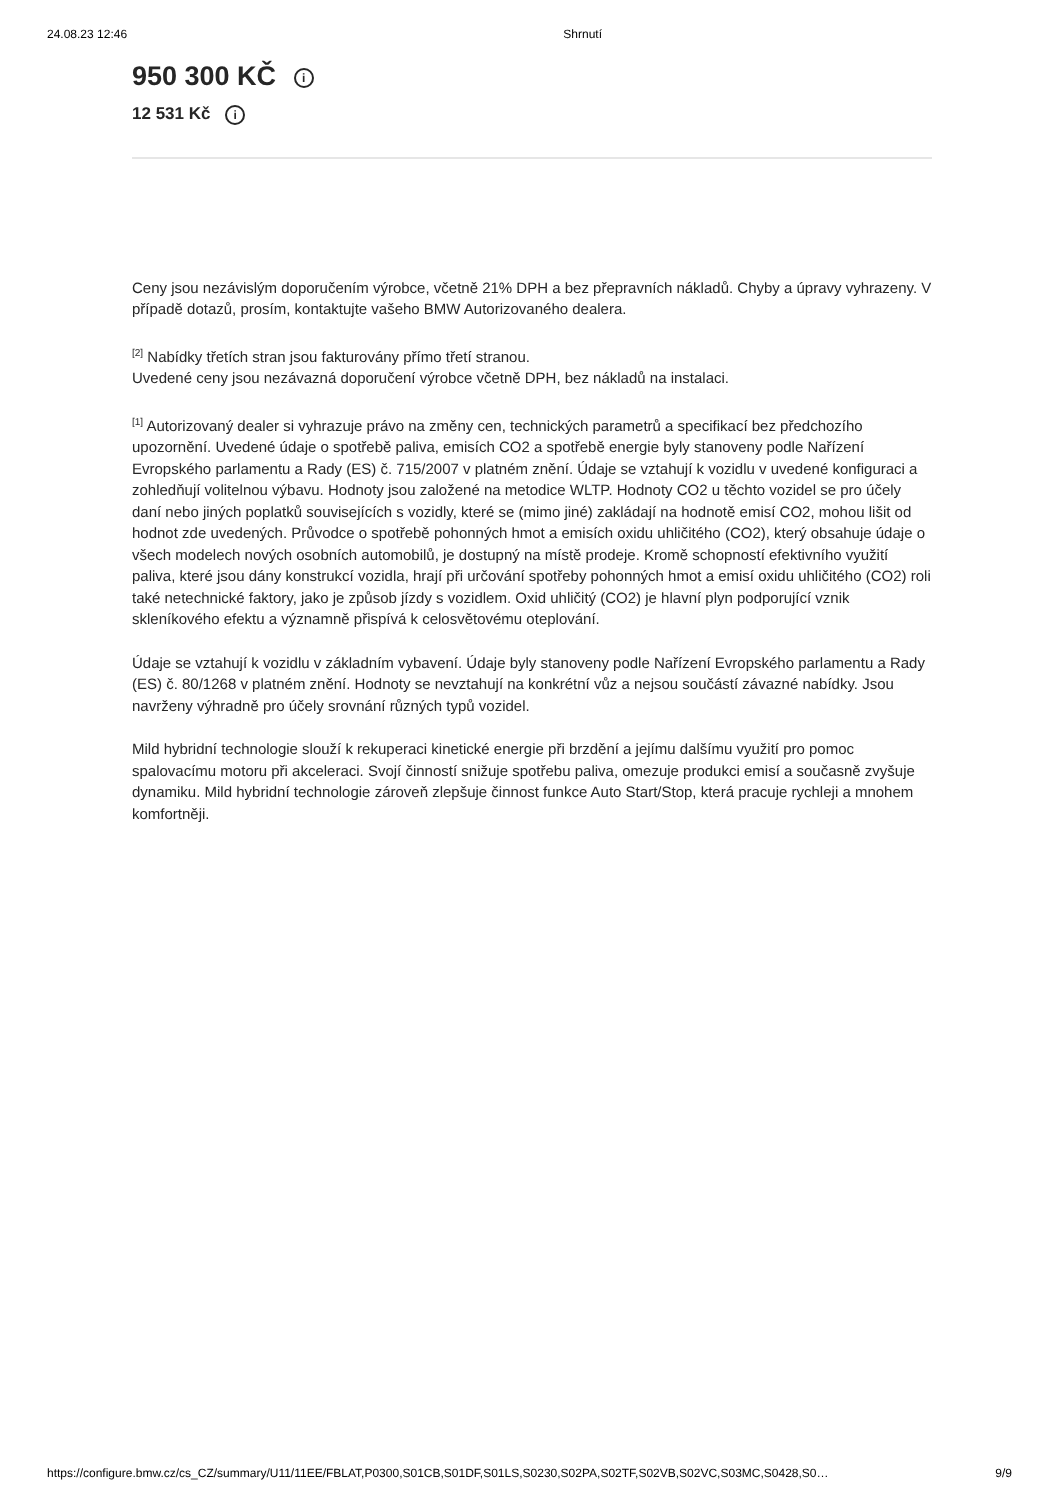24.08.23 12:46 Shrnutí
950 300 KČ i
12 531 Kč i
Ceny jsou nezávislým doporučením výrobce, včetně 21% DPH a bez přepravních nákladů. Chyby a úpravy vyhrazeny. V případě dotazů, prosím, kontaktujte vašeho BMW Autorizovaného dealera.
<sup>[2]</sup> Nabídky třetích stran jsou fakturovány přímo třetí stranou.
Uvedené ceny jsou nezávazná doporučení výrobce včetně DPH, bez nákladů na instalaci.
<sup>[1]</sup> Autorizovaný dealer si vyhrazuje právo na změny cen, technických parametrů a specifikací bez předchozího upozornění. Uvedené údaje o spotřebě paliva, emisích CO2 a spotřebě energie byly stanoveny podle Nařízení Evropského parlamentu a Rady (ES) č. 715/2007 v platném znění. Údaje se vztahují k vozidlu v uvedené konfiguraci a zohledňují volitelnou výbavu. Hodnoty jsou založené na metodice WLTP. Hodnoty CO2 u těchto vozidel se pro účely daní nebo jiných poplatků souvisejících s vozidly, které se (mimo jiné) zakládají na hodnotě emisí CO2, mohou lišit od hodnot zde uvedených. Průvodce o spotřebě pohonných hmot a emisích oxidu uhličitého (CO2), který obsahuje údaje o všech modelech nových osobních automobilů, je dostupný na místě prodeje. Kromě schopností efektivního využití paliva, které jsou dány konstrukcí vozidla, hrají při určování spotřeby pohonných hmot a emisí oxidu uhličitého (CO2) roli také netechnické faktory, jako je způsob jízdy s vozidlem. Oxid uhličitý (CO2) je hlavní plyn podporující vznik skleníkového efektu a významně přispívá k celosvětovému oteplování.
Údaje se vztahují k vozidlu v základním vybavení. Údaje byly stanoveny podle Nařízení Evropského parlamentu a Rady (ES) č. 80/1268 v platném znění. Hodnoty se nevztahují na konkrétní vůz a nejsou součástí závazné nabídky. Jsou navrženy výhradně pro účely srovnání různých typů vozidel.
Mild hybridní technologie slouží k rekuperaci kinetické energie při brzdění a jejímu dalšímu využití pro pomoc spalovacímu motoru při akceleraci. Svojí činností snižuje spotřebu paliva, omezuje produkci emisí a současně zvyšuje dynamiku. Mild hybridní technologie zároveň zlepšuje činnost funkce Auto Start/Stop, která pracuje rychleji a mnohem komfortněji.
https://configure.bmw.cz/cs_CZ/summary/U11/11EE/FBLAT,P0300,S01CB,S01DF,S01LS,S0230,S02PA,S02TF,S02VB,S02VC,S03MC,S0428,S0… 9/9